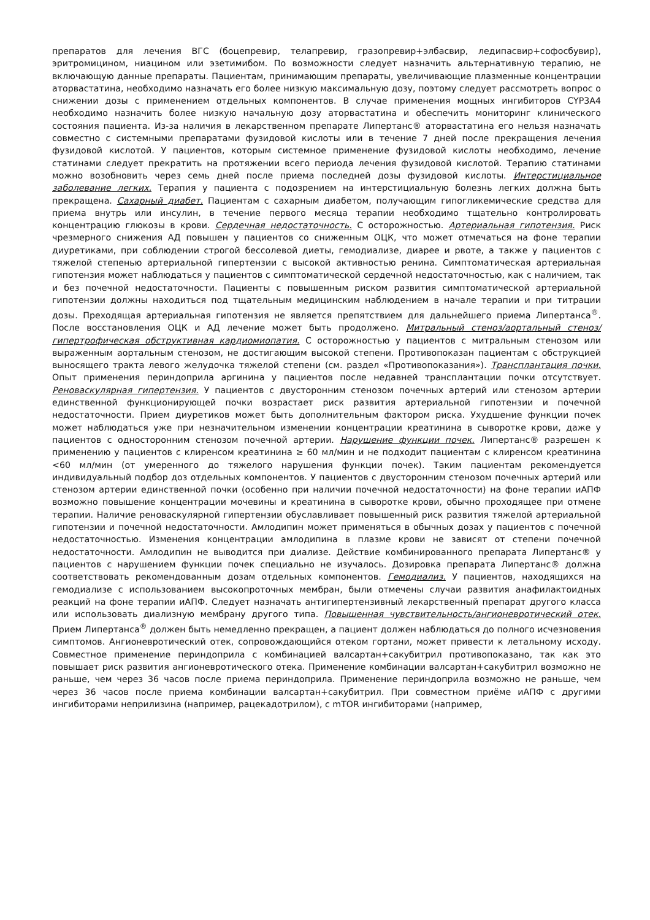препаратов для лечения ВГС (боцепревир, телапревир, гразопревир+элбасвир, ледипасвир+софосбувир), эритромицином, ниацином или эзетимибом. По возможности следует назначить альтернативную терапию, не включающую данные препараты. Пациентам, принимающим препараты, увеличивающие плазменные концентрации аторвастатина, необходимо назначать его более низкую максимальную дозу, поэтому следует рассмотреть вопрос о снижении дозы с применением отдельных компонентов. В случае применения мощных ингибиторов CYP3A4 необходимо назначить более низкую начальную дозу аторвастатина и обеспечить мониторинг клинического состояния пациента. Из-за наличия в лекарственном препарате Липертанс® аторвастатина его нельзя назначать совместно с системными препаратами фузидовой кислоты или в течение 7 дней после прекращения лечения фузидовой кислотой. У пациентов, которым системное применение фузидовой кислоты необходимо, лечение статинами следует прекратить на протяжении всего периода лечения фузидовой кислотой. Терапию статинами можно возобновить через семь дней после приема последней дозы фузидовой кислоты. Интерстициальное заболевание легких. Терапия у пациента с подозрением на интерстициальную болезнь легких должна быть прекращена. Сахарный диабет. Пациентам с сахарным диабетом, получающим гипогликемические средства для приема внутрь или инсулин, в течение первого месяца терапии необходимо тщательно контролировать концентрацию глюкозы в крови. Сердечная недостаточность. С осторожностью. Артериальная гипотензия. Риск чрезмерного снижения АД повышен у пациентов со сниженным ОЦК, что может отмечаться на фоне терапии диуретиками, при соблюдении строгой бессолевой диеты, гемодиализе, диарее и рвоте, а также у пациентов с тяжелой степенью артериальной гипертензии с высокой активностью ренина. Симптоматическая артериальная гипотензия может наблюдаться у пациентов с симптоматической сердечной недостаточностью, как с наличием, так и без почечной недостаточности. Пациенты с повышенным риском развития симптоматической артериальной гипотензии должны находиться под тщательным медицинским наблюдением в начале терапии и при титрации дозы. Преходящая артериальная гипотензия не является препятствием для дальнейшего приема Липертанса<sup>®</sup>. После восстановления ОЦК и АД лечение может быть продолжено. Митральный стеноз/аортальный стеноз/гипертрофическая обструктивная кардиомиопатия. С осторожностью у пациентов с митральным стенозом или выраженным аортальным стенозом, не достигающим высокой степени. Противопоказан пациентам с обструкцией выносящего тракта левого желудочка тяжелой степени (см. раздел «Противопоказания»). Трансплантация почки. Опыт применения периндоприла аргинина у пациентов после недавней трансплантации почки отсутствует. Реноваскулярная гипертензия. У пациентов с двусторонним стенозом почечных артерий или стенозом артерии единственной функционирующей почки возрастает риск развития артериальной гипотензии и почечной недостаточности. Прием диуретиков может быть дополнительным фактором риска. Ухудшение функции почек может наблюдаться уже при незначительном изменении концентрации креатинина в сыворотке крови, даже у пациентов с односторонним стенозом почечной артерии. Нарушение функции почек. Липертанс® разрешен к применению у пациентов с клиренсом креатинина ≥ 60 мл/мин и не подходит пациентам с клиренсом креатинина <60 мл/мин (от умеренного до тяжелого нарушения функции почек). Таким пациентам рекомендуется индивидуальный подбор доз отдельных компонентов. У пациентов с двусторонним стенозом почечных артерий или стенозом артерии единственной почки (особенно при наличии почечной недостаточности) на фоне терапии иАПФ возможно повышение концентрации мочевины и креатинина в сыворотке крови, обычно проходящее при отмене терапии. Наличие реноваскулярной гипертензии обуславливает повышенный риск развития тяжелой артериальной гипотензии и почечной недостаточности. Амлодипин может применяться в обычных дозах у пациентов с почечной недостаточностью. Изменения концентрации амлодипина в плазме крови не зависят от степени почечной недостаточности. Амлодипин не выводится при диализе. Действие комбинированного препарата Липертанс® у пациентов с нарушением функции почек специально не изучалось. Дозировка препарата Липертанс® должна соответствовать рекомендованным дозам отдельных компонентов. Гемодиализ. У пациентов, находящихся на гемодиализе с использованием высокопроточных мембран, были отмечены случаи развития анафилактоидных реакций на фоне терапии иАПФ. Следует назначать антигипертензивный лекарственный препарат другого класса или использовать диализную мембрану другого типа. Повышенная чувствительность/ангионевротический отек. Прием Липертанса<sup>®</sup> должен быть немедленно прекращен, а пациент должен наблюдаться до полного исчезновения симптомов. Ангионевротический отек, сопровождающийся отеком гортани, может привести к летальному исходу. Совместное применение периндоприла с комбинацией валсартан+сакубитрил противопоказано, так как это повышает риск развития ангионевротического отека. Применение комбинации валсартан+сакубитрил возможно не раньше, чем через 36 часов после приема периндоприла. Применение периндоприла возможно не раньше, чем через 36 часов после приема комбинации валсартан+сакубитрил. При совместном приёме иАПФ с другими ингибиторами неприлизина (например, рацекадотрилом), с mTOR ингибиторами (например,